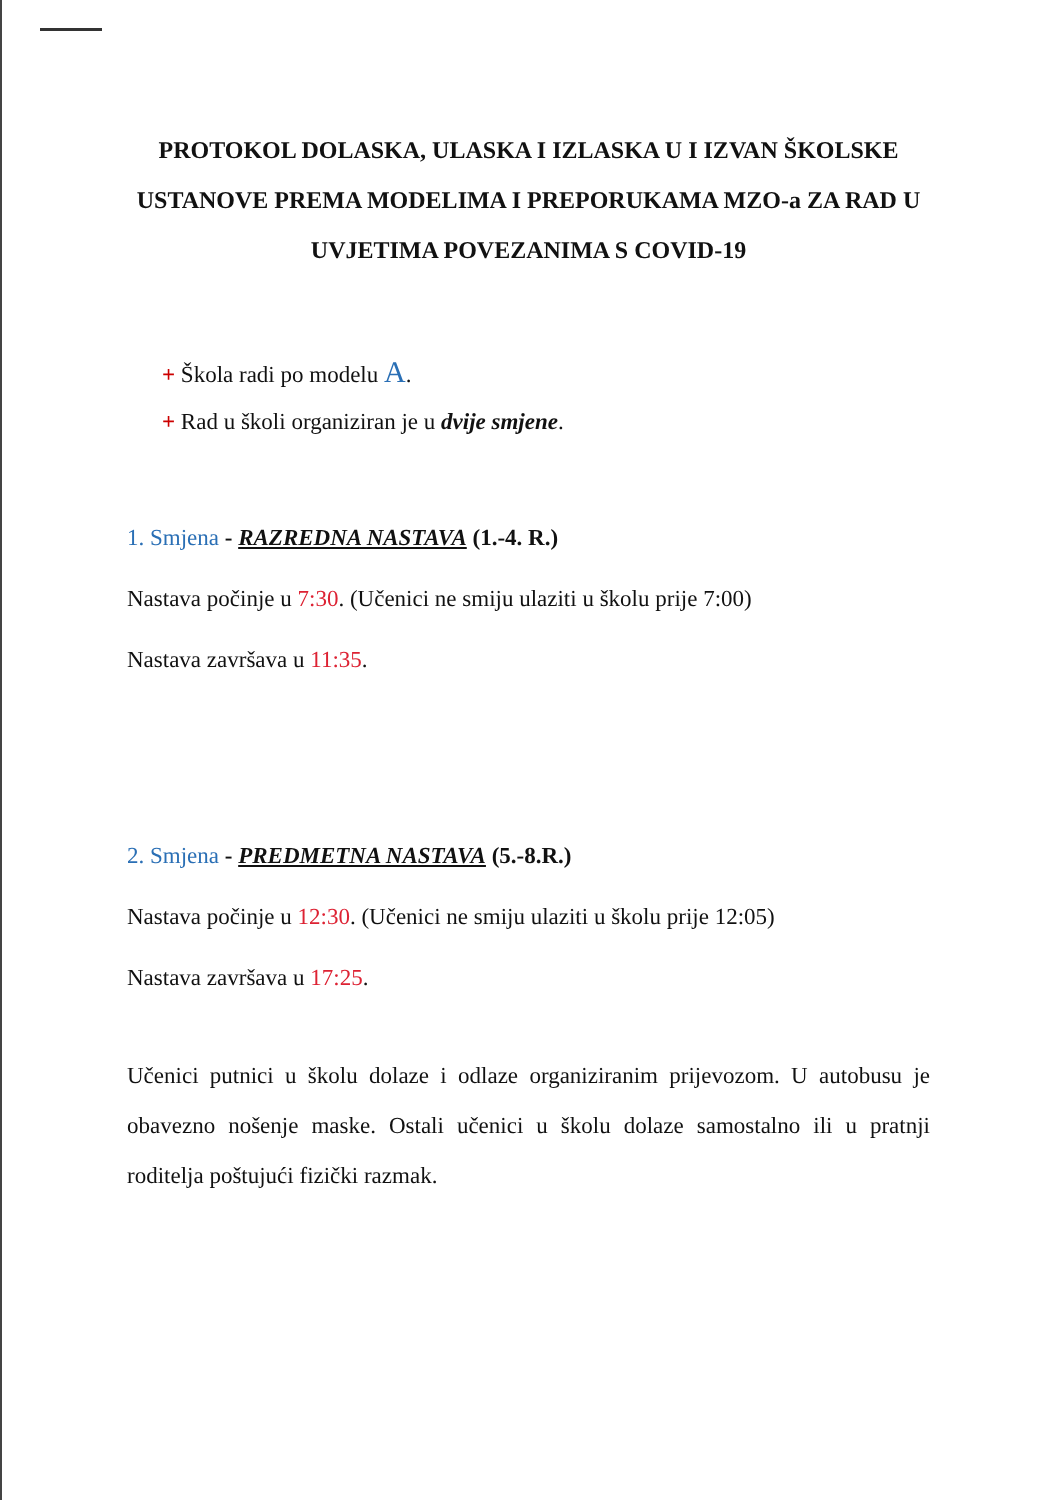PROTOKOL DOLASKA, ULASKA I IZLASKA U I IZVAN ŠKOLSKE USTANOVE PREMA MODELIMA I PREPORUKAMA MZO-a ZA RAD U UVJETIMA POVEZANIMA S COVID-19
+ Škola radi po modelu A.
+ Rad u školi organiziran je u dvije smjene.
1. Smjena - RAZREDNA NASTAVA (1.-4. R.)
Nastava počinje u 7:30. (Učenici ne smiju ulaziti u školu prije 7:00)
Nastava završava u 11:35.
2. Smjena - PREDMETNA NASTAVA (5.-8.R.)
Nastava počinje u 12:30. (Učenici ne smiju ulaziti u školu prije 12:05)
Nastava završava u 17:25.
Učenici putnici u školu dolaze i odlaze organiziranim prijevozom. U autobusu je obavezno nošenje maske. Ostali učenici u školu dolaze samostalno ili u pratnji roditelja poštujući fizički razmak.